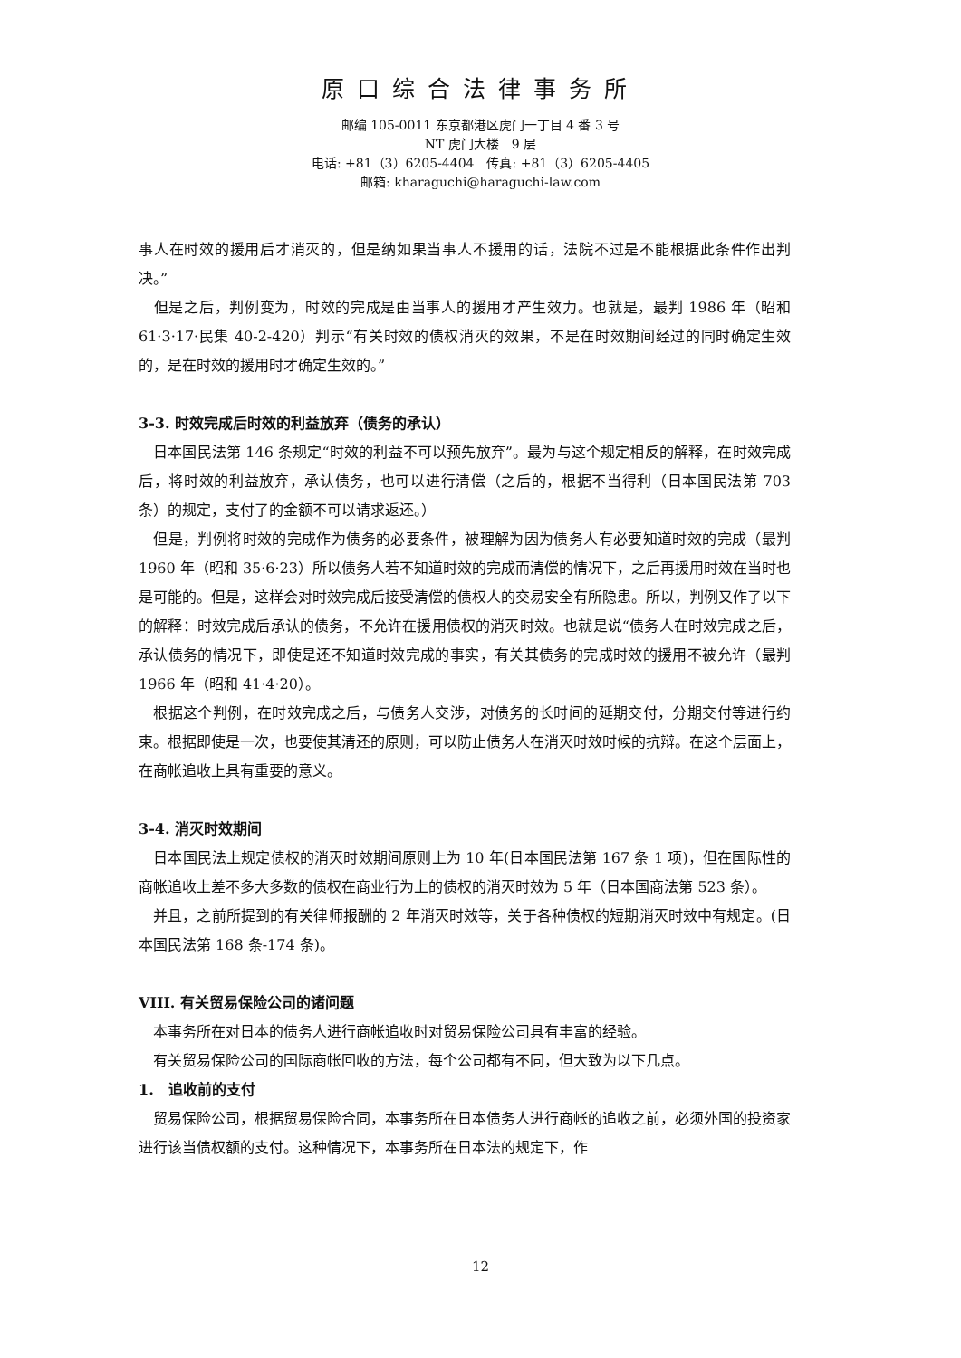原口综合法律事务所
邮编 105-0011 东京都港区虎门一丁目 4 番 3 号
NT 虎门大楼　9 层
电话: +81（3）6205-4404　传真: +81（3）6205-4405
邮箱: kharaguchi@haraguchi-law.com
事人在时效的援用后才消灭的，但是纳如果当事人不援用的话，法院不过是不能根据此条件作出判决。”
　但是之后，判例变为，时效的完成是由当事人的援用才产生效力。也就是，最判 1986 年（昭和 61·3·17·民集 40-2-420）判示“有关时效的债权消灭的效果，不是在时效期间经过的同时确定生效的，是在时效的援用时才确定生效的。”
3-3. 时效完成后时效的利益放弃（债务的承认）
　日本国民法第 146 条规定“时效的利益不可以预先放弃”。最为与这个规定相反的解释，在时效完成后，将时效的利益放弃，承认债务，也可以进行清偿（之后的，根据不当得利（日本国民法第 703 条）的规定，支付了的金额不可以请求返还。）
　但是，判例将时效的完成作为债务的必要条件，被理解为因为债务人有必要知道时效的完成（最判 1960 年（昭和 35·6·23）所以债务人若不知道时效的完成而清偿的情况下，之后再援用时效在当时也是可能的。但是，这样会对时效完成后接受清偿的债权人的交易安全有所隐患。所以，判例又作了以下的解释：时效完成后承认的债务，不允许在援用债权的消灭时效。也就是说“债务人在时效完成之后，承认债务的情况下，即使是还不知道时效完成的事实，有关其债务的完成时效的援用不被允许（最判 1966 年（昭和 41·4·20）。
　根据这个判例，在时效完成之后，与债务人交涉，对债务的长时间的延期交付，分期交付等进行约束。根据即使是一次，也要使其清还的原则，可以防止债务人在消灭时效时候的抗辩。在这个层面上，在商帐追收上具有重要的意义。
3-4. 消灭时效期间
　日本国民法上规定债权的消灭时效期间原则上为 10 年(日本国民法第 167 条 1 项)，但在国际性的商帐追收上差不多大多数的债权在商业行为上的债权的消灭时效为 5 年（日本国商法第 523 条）。
　并且，之前所提到的有关律师报酬的 2 年消灭时效等，关于各种债权的短期消灭时效中有规定。(日本国民法第 168 条-174 条)。
VIII. 有关贸易保险公司的诸问题
　本事务所在对日本的债务人进行商帐追收时对贸易保险公司具有丰富的经验。
　有关贸易保险公司的国际商帐回收的方法，每个公司都有不同，但大致为以下几点。
1.　追收前的支付
　贸易保险公司，根据贸易保险合同，本事务所在日本债务人进行商帐的追收之前，必须外国的投资家进行该当债权额的支付。这种情况下，本事务所在日本法的规定下，作
12